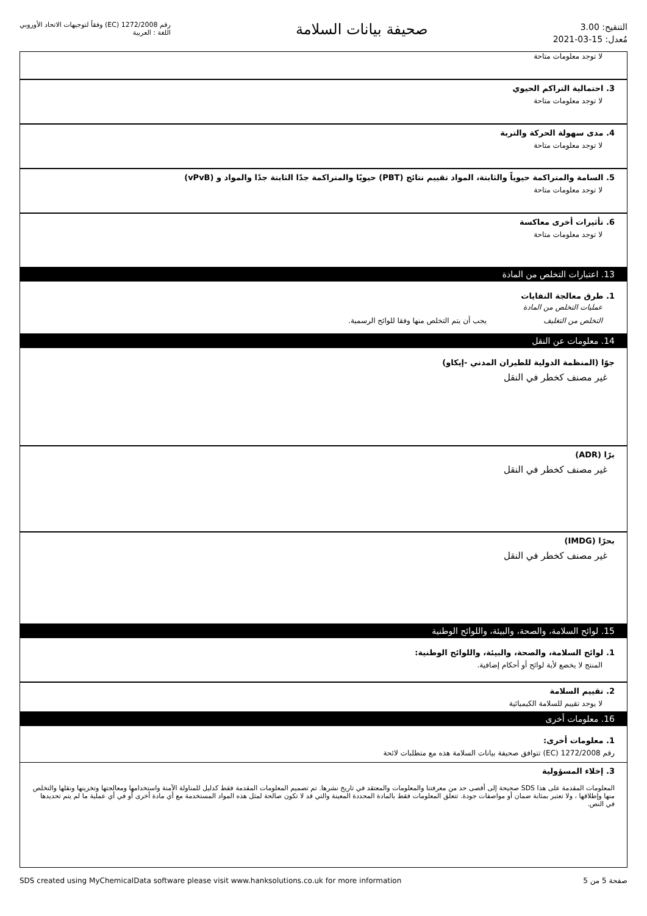التنقيح: 3.00
مُعدل: 15-03-2021
صحيفة بيانات السلامة
رقم 1272/2008 (EC) وفقاً لتوجيهات الاتحاد الأوروبي
اللغة : العربية
لا توجد معلومات متاحة
3. احتمالية التراكم الحيوي
لا توجد معلومات متاحة
4. مدى سهولة الحركة والتربة
لا توجد معلومات متاحة
5. السامة والمتراكمة حيوياً والثابتة، المواد تقييم نتائج (PBT) حيويًا والمتراكمة جدًا الثابتة جدًا والمواد و (vPvB)
لا توجد معلومات متاحة
6. تأثيرات أخرى معاكسة
لا توجد معلومات متاحة
13. اعتبارات التخلص من المادة
1. طرق معالجة النفايات
عمليات التخلص من المادة
التخلص من التغليف يجب أن يتم التخلص منها وفقا للوائح الرسمية.
14. معلومات عن النقل
جوًا (المنظمة الدولية للطيران المدني -إيكاو)
غير مصنف كخطر في النقل
برًا (ADR)
غير مصنف كخطر في النقل
بحرًا (IMDG)
غير مصنف كخطر في النقل
15. لوائح السلامة، والصحة، والبيئة، واللوائح الوطنية
1. لوائح السلامة، والصحة، والبيئة، واللوائح الوطنية:
المنتج لا يخضع لأية لوائح أو أحكام إضافية.
2. تقييم السلامة
لا يوجد تقييم للسلامة الكيميائية
16. معلومات أخرى
1. معلومات أخرى:
رقم 1272/2008 (EC) تتوافق صحيفة بيانات السلامة هذه مع متطلبات لائحة
3. إخلاء المسؤولية
المعلومات المقدمة على هذا SDS صحيحة إلى أقصى حد من معرفتنا والمعلومات والمعتقد في تاريخ نشرها. تم تصميم المعلومات المقدمة فقط كدليل للمناولة الآمنة واستخدامها ومعالجتها وتخزينها ونقلها والتخلص منها وإطلاقها ، ولا تعتبر بمثابة ضمان أو مواصفات جودة. تتعلق المعلومات فقط بالمادة المحددة المعينة والتي قد لا تكون صالحة لمثل هذه المواد المستخدمة مع أي مادة أخرى أو في أي عملية ما لم يتم تحديدها في النص.
SDS created using MyChemicalData software please visit www.hanksolutions.co.uk for more information صفحة 5 من 5